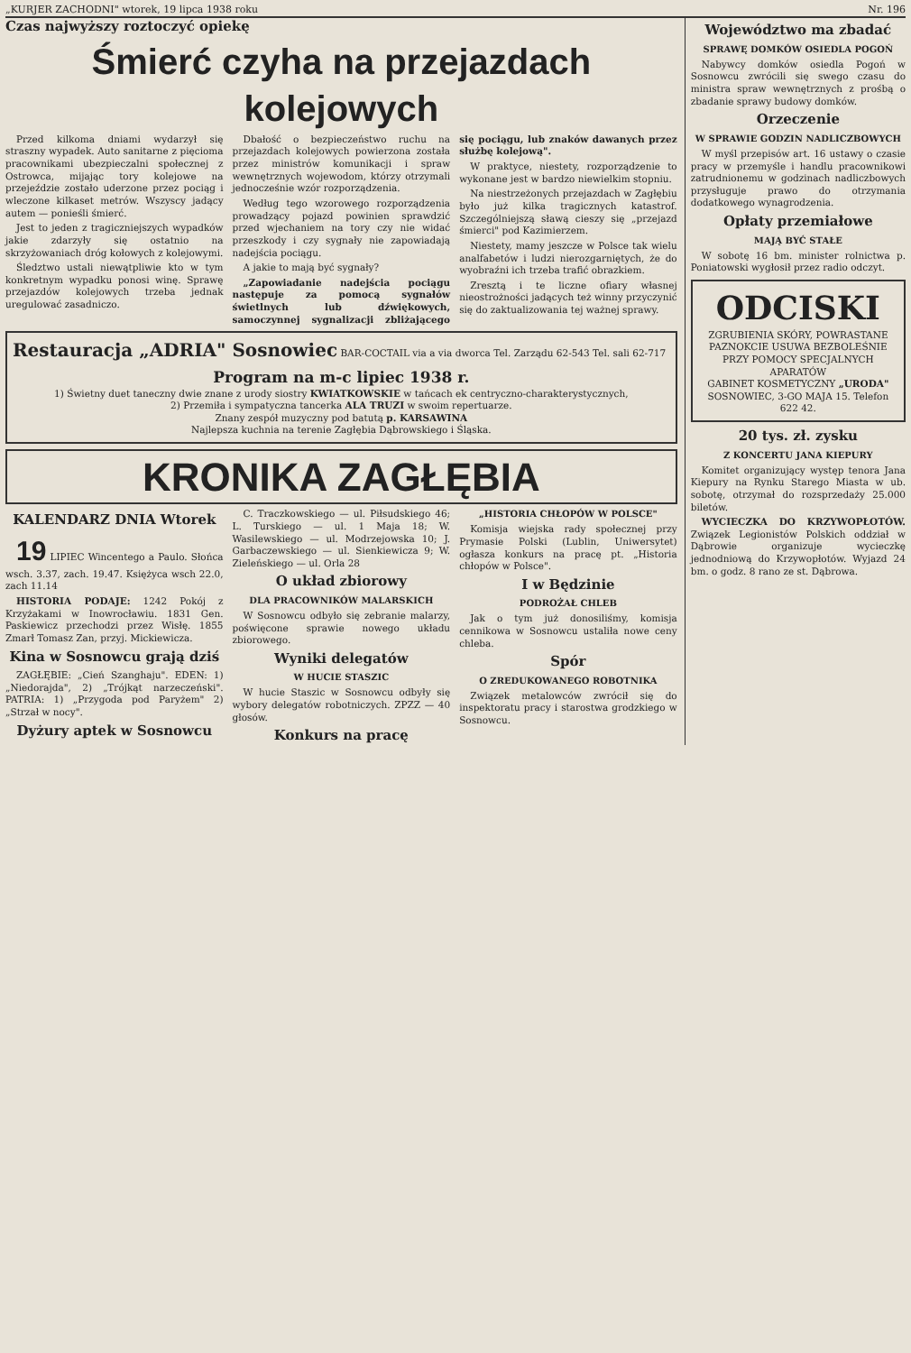„KURJER ZACHODNI" wtorek, 19 lipca 1938 roku Nr. 196
Czas najwyższy roztoczyć opiekę
Śmierć czyha na przejazdach kolejowych
Przed kilkoma dniami wydarzył się straszny wypadek. Auto sanitarne z pięcioma pracownikami ubezpieczalni społecznej z Ostrowca, mijając tory kolejowe na przejeździe zostało uderzone przez pociąg i wleczone kilkaset metrów. Wszyscy jadący autem — ponieśli śmierć.
Jest to jeden z tragiczniejszych wypadków jakie zdarzyły się ostatnio na skrzyżowaniach dróg kołowych z kolejowymi.
Śledztwo ustali niewątpliwie kto w tym konkretnym wypadku ponosi winę. Sprawę przejazdów kolejowych trzeba jednak uregulować zasadniczo.
Dbałość o bezpieczeństwo ruchu na przejazdach kolejowych powierzona została przez ministrów komunikacji i spraw wewnętrznych wojewodom, którzy otrzymali jednocześnie wzór rozporządzenia.
Według tego wzorowego rozporządzenia prowadzący pojazd powinien sprawdzić przed wjechaniem na tory czy nie widać przeszkody i czy sygnały nie zapowiadają nadejścia pociągu.
A jakie to mają być sygnały?
„Zapowiadanie nadejścia pociągu następuje za pomocą sygnałów świetlnych lub dźwiękowych, samoczynnej sygnalizacji zbliżającego się pociągu, lub znaków dawanych przez służbę kolejową".
W praktyce, niestety, rozporządzenie to wykonane jest w bardzo niewielkim stopniu.
Na niestrzeżonych przejazdach w Zagłębiu było już kilka tragicznych katastrof. Szczególniejszą sławą cieszy się „przejazd śmierci" pod Kazimierzem.
Niestety, mamy jeszcze w Polsce tak wielu analfabetów i ludzi nierozgarniętych, że do wyobraźni ich trzeba trafić obrazkiem.
Zresztą i te liczne ofiary własnej nieostrożności jadących też winny przyczynić się do zaktualizowania tej ważnej sprawy.
Restauracja „ADRIA" Sosnowiec BAR-COCTAIL via a via dworca Tel. Zarządu 62-543 Tel. sali 62-717
Program na m-c lipiec 1938 r.
1) Świetny duet taneczny dwie znane z urody siostry KWIATKOWSKIE w tańcach ek centryczno-charakterystycznych,
2) Przemiła i sympatyczna tancerka ALA TRUZI w swoim repertuarze.
Znany zespół muzyczny pod batutą p. KARSAWINA
Najlepsza kuchnia na terenie Zagłębia Dąbrowskiego i Śląska.
KRONIKA ZAGŁĘBIA
KALENDARZ DNIA Wtorek
19 LIPIEC Wincentego a Paulo. Słońca wsch. 3.37, zach. 19.47. Księżyca wsch 22.0, zach 11.14
HISTORIA PODAJE: 1242 Pokój z Krzyżakami w Inowrocławiu. 1831 Gen. Paskiewicz przechodzi przez Wisłę. 1855 Zmarł Tomasz Zan, przyj. Mickiewicza.
Kina w Sosnowcu grają dziś
ZAGŁĘBIE: „Cień Szanghaju". EDEN: 1) „Niedorajda", 2) „Trójkąt narzeczeński". PATRIA: 1) „Przygoda pod Paryżem" 2) „Strzał w nocy".
Dyżury aptek w Sosnowcu
C. Traczkowskiego — ul. Piłsudskiego 46; L. Turskiego — ul. 1 Maja 18; W. Wasilewskiego — ul. Modrzejowska 10; J. Garbaczewskiego — ul. Sienkiewicza 9; W. Zieleńskiego — ul. Orla 28
O układ zbiorowy
DLA PRACOWNIKÓW MALARSKICH
W Sosnowcu odbyło się zebranie malarzy, poświęcone sprawie nowego układu zbiorowego.
Wyniki delegatów
W HUCIE STASZIC
W hucie Staszic w Sosnowcu odbyły się wybory delegatów robotniczych. ZPZZ — 40 głosów.
Konkurs na pracę
„HISTORIA CHŁOPÓW W POLSCE"
Komisja wiejska rady społecznej przy Prymasie Polski (Lublin, Uniwersytet) ogłasza konkurs na pracę pt. „Historia chłopów w Polsce".
I w Będzinie
PODROŻAŁ CHLEB
Jak o tym już donosiliśmy, komisja cennikowa w Sosnowcu ustaliła nowe ceny chleba.
Spór
O ZREDUKOWANEGO ROBOTNIKA
Związek metalowców zwrócił się do inspektoratu pracy i starostwa grodzkiego w Sosnowcu.
Województwo ma zbadać
SPRAWĘ DOMKÓW OSIEDLA POGOŃ
Nabywcy domków osiedla Pogoń w Sosnowcu zwrócili się swego czasu do ministra spraw wewnętrznych z prośbą o zbadanie sprawy budowy domków.
Orzeczenie
W SPRAWIE GODZIN NADLICZBOWYCH
W myśl przepisów art. 16 ustawy o czasie pracy w przemyśle i handlu pracownikowi zatrudnionemu w godzinach nadliczbowych przysługuje prawo do otrzymania dodatkowego wynagrodzenia.
Opłaty przemiałowe
MAJĄ BYĆ STAŁE
W sobotę 16 bm. minister rolnictwa p. Poniatowski wygłosił przez radio odczyt.
ODCISKI
ZGRUBIENIA SKÓRY, POWRASTANE PAZNOKCIE USUWA BEZBOLEŚNIE PRZY POMOCY SPECJALNYCH APARATÓW
GABINET KOSMETYCZNY „URODA"
SOSNOWIEC, 3-GO MAJA 15. Telefon 622 42.
20 tys. zł. zysku
Z KONCERTU JANA KIEPURY
Komitet organizujący występ tenora Jana Kiepury na Rynku Starego Miasta w ub. sobotę, otrzymał do rozsprzedaży 25.000 biletów.
WYCIECZKA DO KRZYWOPŁOTÓW. Związek Legionistów Polskich oddział w Dąbrowie organizuje wycieczkę jednodniową do Krzywopłotów. Wyjazd 24 bm. o godz. 8 rano ze st. Dąbrowa.